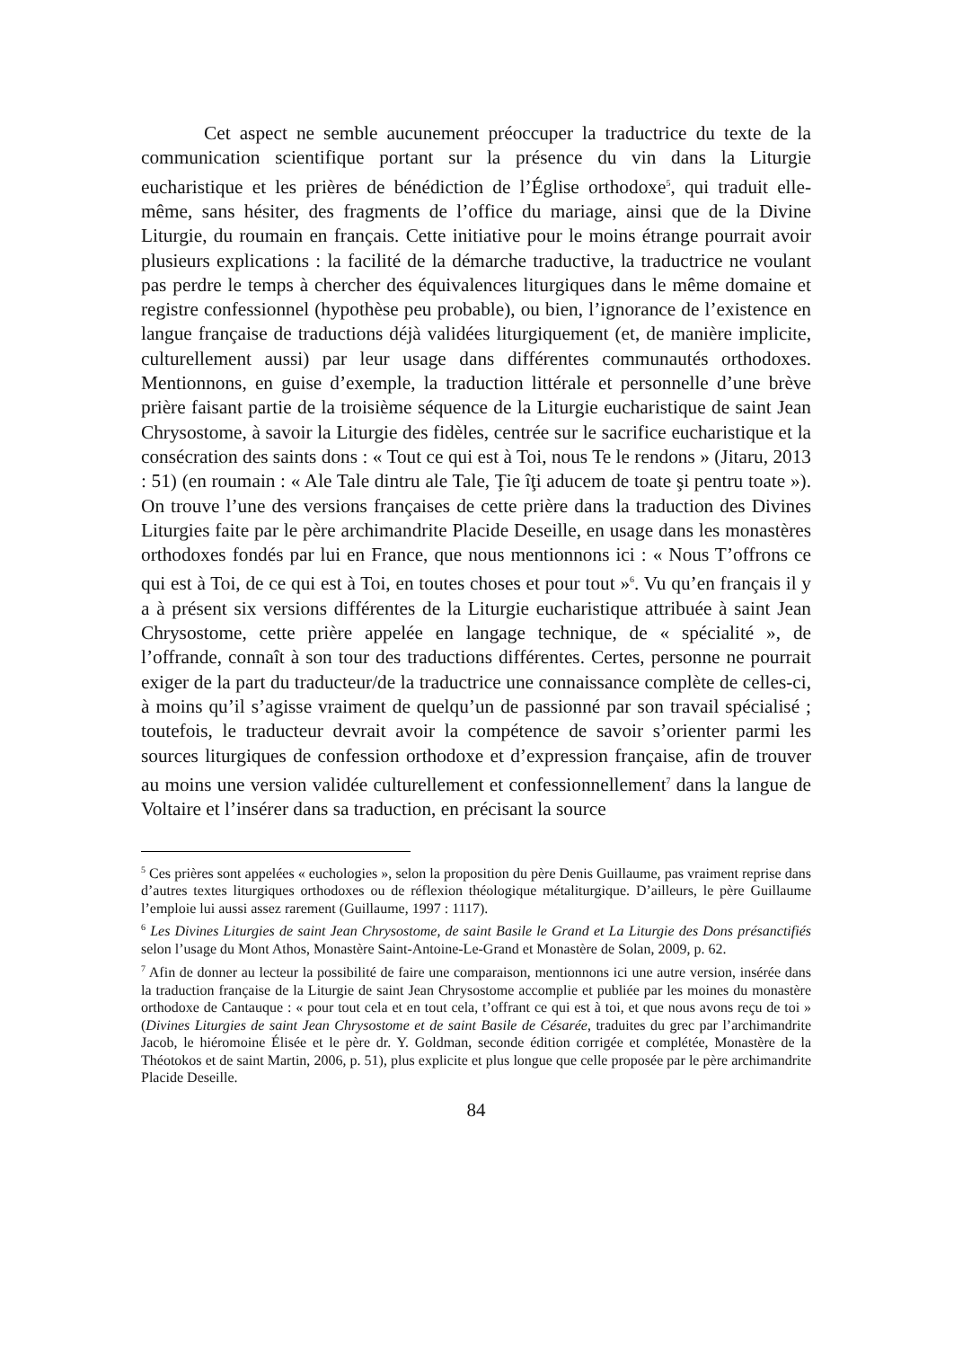Cet aspect ne semble aucunement préoccuper la traductrice du texte de la communication scientifique portant sur la présence du vin dans la Liturgie eucharistique et les prières de bénédiction de l’Église orthodoxe<sup>5</sup>, qui traduit elle-même, sans hésiter, des fragments de l’office du mariage, ainsi que de la Divine Liturgie, du roumain en français. Cette initiative pour le moins étrange pourrait avoir plusieurs explications : la facilité de la démarche traductive, la traductrice ne voulant pas perdre le temps à chercher des équivalences liturgiques dans le même domaine et registre confessionnel (hypothèse peu probable), ou bien, l’ignorance de l’existence en langue française de traductions déjà validées liturgiquement (et, de manière implicite, culturellement aussi) par leur usage dans différentes communautés orthodoxes. Mentionnons, en guise d’exemple, la traduction littérale et personnelle d’une brève prière faisant partie de la troisième séquence de la Liturgie eucharistique de saint Jean Chrysostome, à savoir la Liturgie des fidèles, centrée sur le sacrifice eucharistique et la consécration des saints dons : « Tout ce qui est à Toi, nous Te le rendons » (Jitaru, 2013 : 51) (en roumain : « Ale Tale dintru ale Tale, Ţie îţi aducem de toate şi pentru toate »). On trouve l’une des versions françaises de cette prière dans la traduction des Divines Liturgies faite par le père archimandrite Placide Deseille, en usage dans les monastères orthodoxes fondés par lui en France, que nous mentionnons ici : « Nous T’offrons ce qui est à Toi, de ce qui est à Toi, en toutes choses et pour tout »<sup>6</sup>. Vu qu’en français il y a à présent six versions différentes de la Liturgie eucharistique attribuée à saint Jean Chrysostome, cette prière appelée en langage technique, de « spécialité », de l’offrande, connaît à son tour des traductions différentes. Certes, personne ne pourrait exiger de la part du traducteur/de la traductrice une connaissance complète de celles-ci, à moins qu’il s’agisse vraiment de quelqu’un de passionné par son travail spécialisé ; toutefois, le traducteur devrait avoir la compétence de savoir s’orienter parmi les sources liturgiques de confession orthodoxe et d’expression française, afin de trouver au moins une version validée culturellement et confessionnellement<sup>7</sup> dans la langue de Voltaire et l’insérer dans sa traduction, en précisant la source
<sup>5</sup> Ces prières sont appelées « euchologies », selon la proposition du père Denis Guillaume, pas vraiment reprise dans d’autres textes liturgiques orthodoxes ou de réflexion théologique métaliturgique. D’ailleurs, le père Guillaume l’emploie lui aussi assez rarement (Guillaume, 1997 : 1117).
<sup>6</sup> Les Divines Liturgies de saint Jean Chrysostome, de saint Basile le Grand et La Liturgie des Dons présanctifiés selon l’usage du Mont Athos, Monastère Saint-Antoine-Le-Grand et Monastère de Solan, 2009, p. 62.
<sup>7</sup> Afin de donner au lecteur la possibilité de faire une comparaison, mentionnons ici une autre version, insérée dans la traduction française de la Liturgie de saint Jean Chrysostome accomplie et publiée par les moines du monastère orthodoxe de Cantauque : « pour tout cela et en tout cela, t’offrant ce qui est à toi, et que nous avons reçu de toi » (Divines Liturgies de saint Jean Chrysostome et de saint Basile de Césarée, traduites du grec par l’archimandrite Jacob, le hiéromoine Élisée et le père dr. Y. Goldman, seconde édition corrigée et complétée, Monastère de la Théotokos et de saint Martin, 2006, p. 51), plus explicite et plus longue que celle proposée par le père archimandrite Placide Deseille.
84